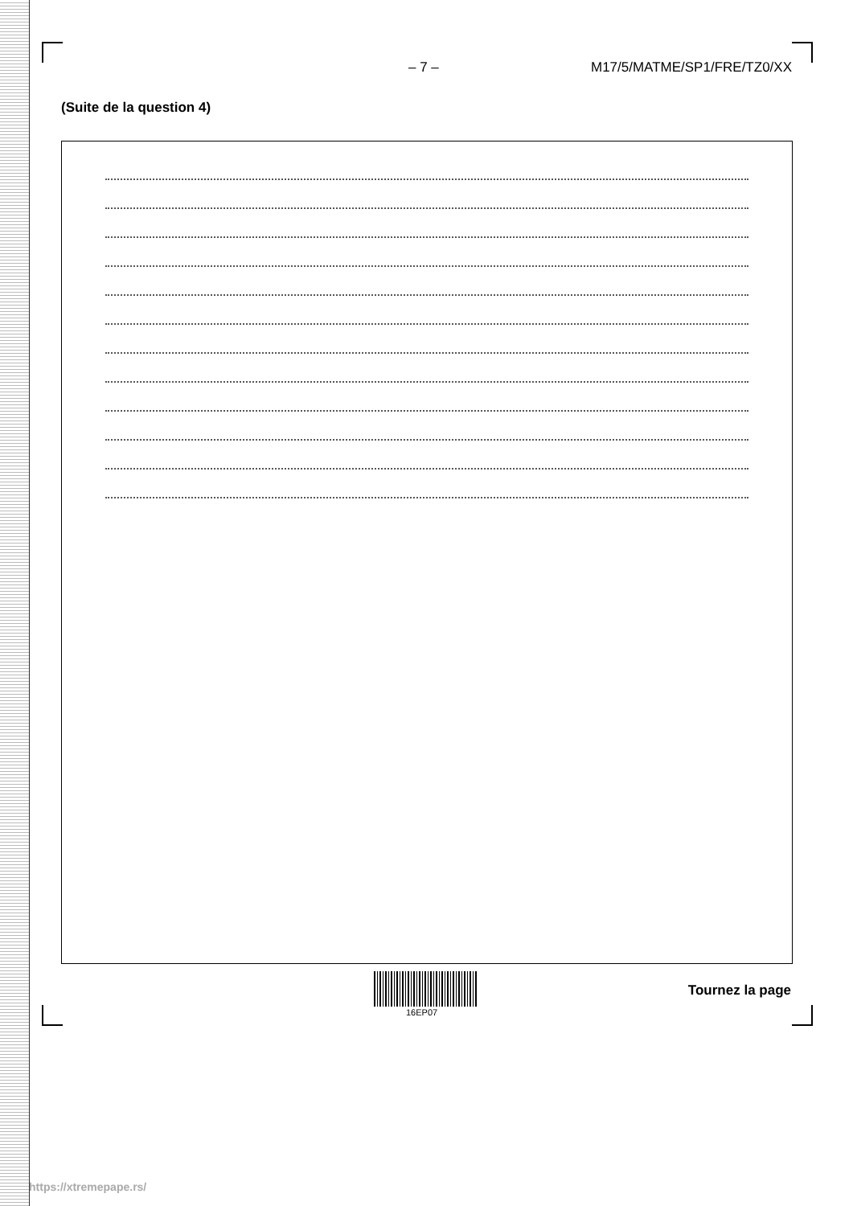– 7 – M17/5/MATME/SP1/FRE/TZ0/XX
(Suite de la question 4)
16EP07
Tournez la page
https://xtremepape.rs/